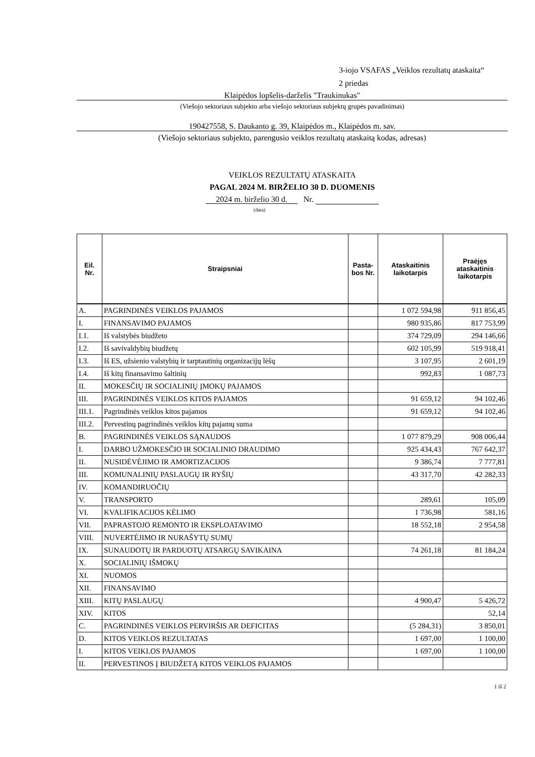3-iojo VSAFAS „Veiklos rezultatų ataskaita“
2 priedas
Klaipėdos lopšelis-darželis "Traukinukas"
(Viešojo sektoriaus subjekto arba viešojo sektoriaus subjektų grupės pavadinimas)
190427558, S. Daukanto g. 39, Klaipėdos m., Klaipėdos m. sav.
(Viešojo sektoriaus subjekto, parengusio veiklos rezultatų ataskaitą kodas, adresas)
VEIKLOS REZULTATŲ ATASKAITA
PAGAL 2024 M. BIRŽELIO 30 D. DUOMENIS
2024 m. birželio 30 d. Nr.
(data)
| Eil. Nr. | Straipsniai | Pasta- bos Nr. | Ataskaitinis laikotarpis | Praėjęs ataskaitinis laikotarpis |
| --- | --- | --- | --- | --- |
| A. | PAGRINDINĖS VEIKLOS PAJAMOS | | 1 072 594,98 | 911 856,45 |
| I. | FINANSAVIMO PAJAMOS | | 980 935,86 | 817 753,99 |
| I.1. | Iš valstybės biudžeto | | 374 729,09 | 294 146,66 |
| I.2. | Iš savivaldybių biudžetų | | 602 105,99 | 519 918,41 |
| I.3. | Iš ES, užsienio valstybių ir tarptautinių organizacijų lėšų | | 3 107,95 | 2 601,19 |
| I.4. | Iš kitų finansavimo šaltinių | | 992,83 | 1 087,73 |
| II. | MOKESČIŲ IR SOCIALINIŲ ĮMOKŲ PAJAMOS | | | |
| III. | PAGRINDINĖS VEIKLOS KITOS PAJAMOS | | 91 659,12 | 94 102,46 |
| III.1. | Pagrindinės veiklos kitos pajamos | | 91 659,12 | 94 102,46 |
| III.2. | Pervestinų pagrindinės veiklos kitų pajamų suma | | | |
| B. | PAGRINDINĖS VEIKLOS SĄNAUDOS | | 1 077 879,29 | 908 006,44 |
| I. | DARBO UŽMOKESČIO IR SOCIALINIO DRAUDIMO | | 925 434,43 | 767 642,37 |
| II. | NUSIDĖVĖJIMO IR AMORTIZACIJOS | | 9 386,74 | 7 777,81 |
| III. | KOMUNALINIŲ PASLAUGŲ IR RYŠIŲ | | 43 317,70 | 42 282,33 |
| IV. | KOMANDIRUOČIŲ | | | |
| V. | TRANSPORTO | | 289,61 | 105,09 |
| VI. | KVALIFIKACIJOS KĖLIMO | | 1 736,98 | 581,16 |
| VII. | PAPRASTOJO REMONTO IR EKSPLOATAVIMO | | 18 552,18 | 2 954,58 |
| VIII. | NUVERTĖJIMO IR NURAŠYTŲ SUMŲ | | | |
| IX. | SUNAUDOTŲ IR PARDUOTŲ ATSARGŲ SAVIKAINA | | 74 261,18 | 81 184,24 |
| X. | SOCIALINIŲ IŠMOKŲ | | | |
| XI. | NUOMOS | | | |
| XII. | FINANSAVIMO | | | |
| XIII. | KITŲ PASLAUGŲ | | 4 900,47 | 5 426,72 |
| XIV. | KITOS | | | 52,14 |
| C. | PAGRINDINĖS VEIKLOS PERVIRŠIS AR DEFICITAS | | (5 284,31) | 3 850,01 |
| D. | KITOS VEIKLOS REZULTATAS | | 1 697,00 | 1 100,00 |
| I. | KITOS VEIKLOS PAJAMOS | | 1 697,00 | 1 100,00 |
| II. | PERVESTINOS Į BIUDŽETĄ KITOS VEIKLOS PAJAMOS | | | |
1 iš 2